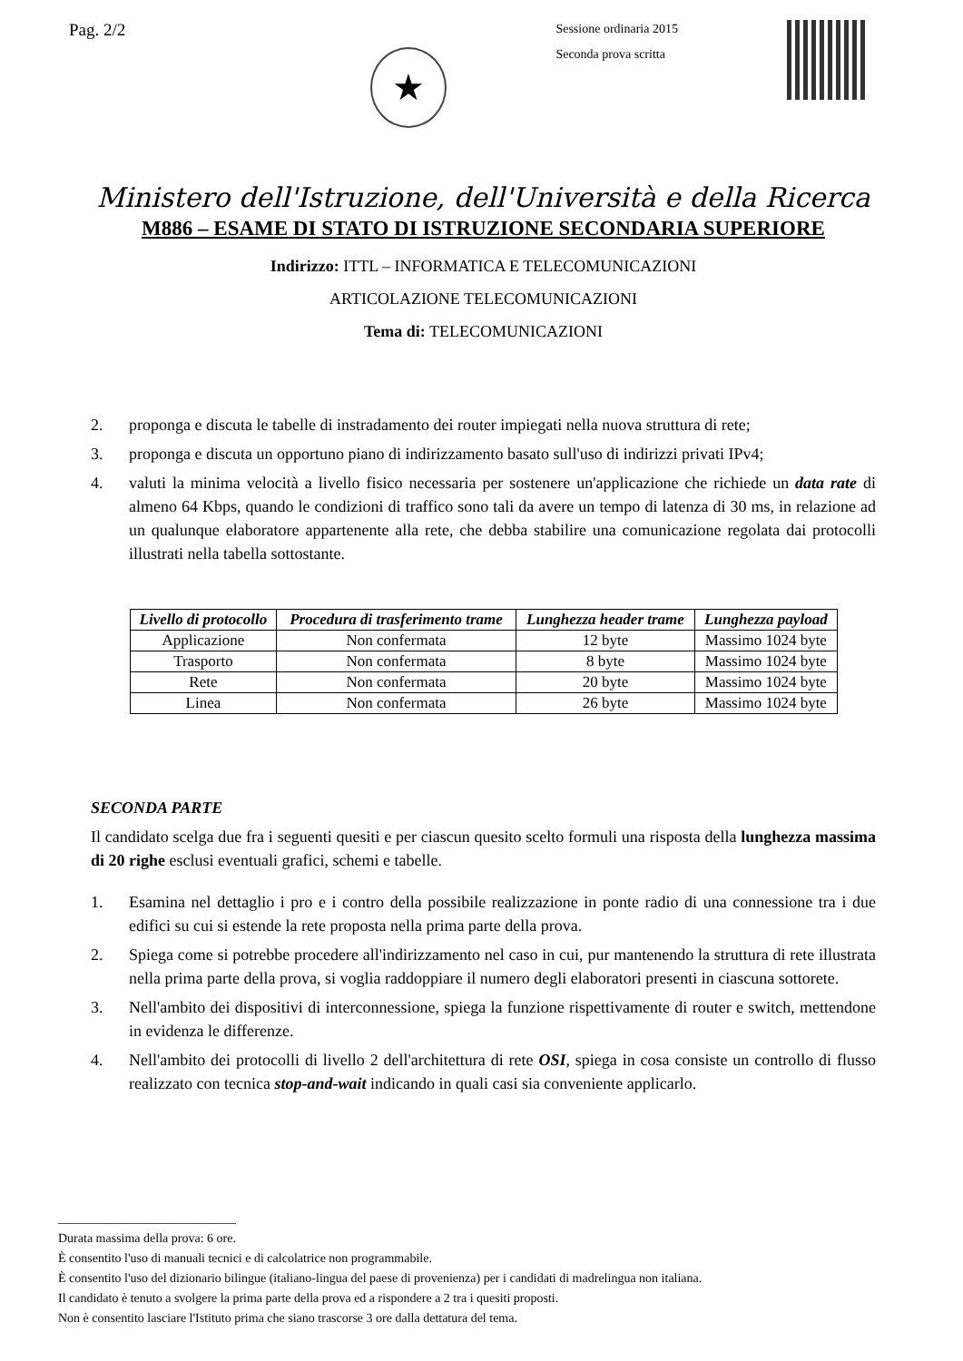Pag. 2/2
★
Sessione ordinaria 2015
Seconda prova scritta
Ministero dell'Istruzione, dell'Università e della Ricerca
M886 – ESAME DI STATO DI ISTRUZIONE SECONDARIA SUPERIORE
Indirizzo: ITTL – INFORMATICA E TELECOMUNICAZIONI
ARTICOLAZIONE TELECOMUNICAZIONI
Tema di: TELECOMUNICAZIONI
2. proponga e discuta le tabelle di instradamento dei router impiegati nella nuova struttura di rete;
3. proponga e discuta un opportuno piano di indirizzamento basato sull'uso di indirizzi privati IPv4;
4. valuti la minima velocità a livello fisico necessaria per sostenere un'applicazione che richiede un data rate di almeno 64 Kbps, quando le condizioni di traffico sono tali da avere un tempo di latenza di 30 ms, in relazione ad un qualunque elaboratore appartenente alla rete, che debba stabilire una comunicazione regolata dai protocolli illustrati nella tabella sottostante.
| Livello di protocollo | Procedura di trasferimento trame | Lunghezza header trame | Lunghezza payload |
| --- | --- | --- | --- |
| Applicazione | Non confermata | 12 byte | Massimo 1024 byte |
| Trasporto | Non confermata | 8 byte | Massimo 1024 byte |
| Rete | Non confermata | 20 byte | Massimo 1024 byte |
| Linea | Non confermata | 26 byte | Massimo 1024 byte |
SECONDA PARTE
Il candidato scelga due fra i seguenti quesiti e per ciascun quesito scelto formuli una risposta della lunghezza massima di 20 righe esclusi eventuali grafici, schemi e tabelle.
1. Esamina nel dettaglio i pro e i contro della possibile realizzazione in ponte radio di una connessione tra i due edifici su cui si estende la rete proposta nella prima parte della prova.
2. Spiega come si potrebbe procedere all'indirizzamento nel caso in cui, pur mantenendo la struttura di rete illustrata nella prima parte della prova, si voglia raddoppiare il numero degli elaboratori presenti in ciascuna sottorete.
3. Nell'ambito dei dispositivi di interconnessione, spiega la funzione rispettivamente di router e switch, mettendone in evidenza le differenze.
4. Nell'ambito dei protocolli di livello 2 dell'architettura di rete OSI, spiega in cosa consiste un controllo di flusso realizzato con tecnica stop-and-wait indicando in quali casi sia conveniente applicarlo.
____________________________
Durata massima della prova: 6 ore.
È consentito l'uso di manuali tecnici e di calcolatrice non programmabile.
È consentito l'uso del dizionario bilingue (italiano-lingua del paese di provenienza) per i candidati di madrelingua non italiana.
Il candidato è tenuto a svolgere la prima parte della prova ed a rispondere a 2 tra i quesiti proposti.
Non è consentito lasciare l'Istituto prima che siano trascorse 3 ore dalla dettatura del tema.